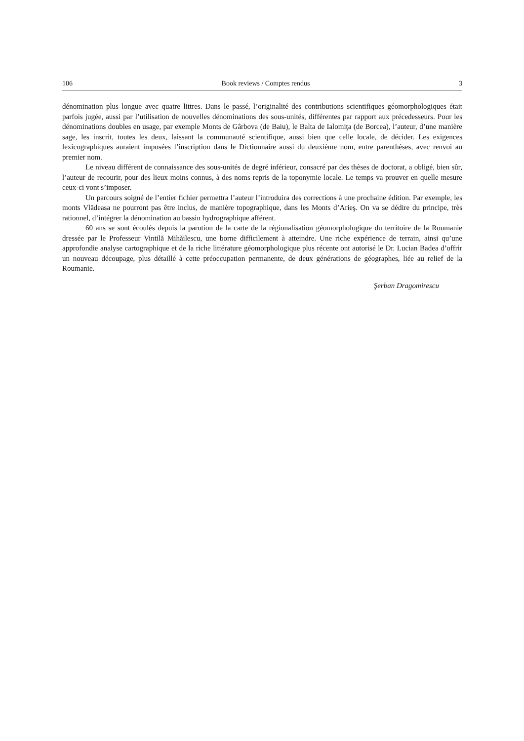106 Book reviews / Comptes rendus 3
dénomination plus longue avec quatre littres. Dans le passé, l’originalité des contributions scientifiques géomorphologiques était parfois jugée, aussi par l’utilisation de nouvelles dénominations des sous-unités, différentes par rapport aux précedesseurs. Pour les dénominations doubles en usage, par exemple Monts de Gârbova (de Baiu), le Balta de Ialomiţa (de Borcea), l’auteur, d’une manière sage, les inscrit, toutes les deux, laissant la communauté scientifique, aussi bien que celle locale, de décider. Les exigences lexicographiques auraient imposées l’inscription dans le Dictionnaire aussi du deuxième nom, entre parenthèses, avec renvoi au premier nom.
Le niveau différent de connaissance des sous-unités de degré inférieur, consacré par des thèses de doctorat, a obligé, bien sûr, l’auteur de recourir, pour des lieux moins connus, à des noms repris de la toponymie locale. Le temps va prouver en quelle mesure ceux-ci vont s’imposer.
Un parcours soigné de l’entier fichier permettra l’auteur l’introduira des corrections à une prochaine édition. Par exemple, les monts Vlădeasa ne pourront pas être inclus, de manière topographique, dans les Monts d’Arieş. On va se dédire du principe, très rationnel, d’intégrer la dénomination au bassin hydrographique afférent.
60 ans se sont écoulés depuis la parution de la carte de la régionalisation géomorphologique du territoire de la Roumanie dressée par le Professeur Vintilă Mihăilescu, une borne difficilement à atteindre. Une riche expérience de terrain, ainsi qu’une approfondie analyse cartographique et de la riche littérature géomorphologique plus récente ont autorisé le Dr. Lucian Badea d’offrir un nouveau découpage, plus détaillé à cette préoccupation permanente, de deux générations de géographes, liée au relief de la Roumanie.
Şerban Dragomirescu